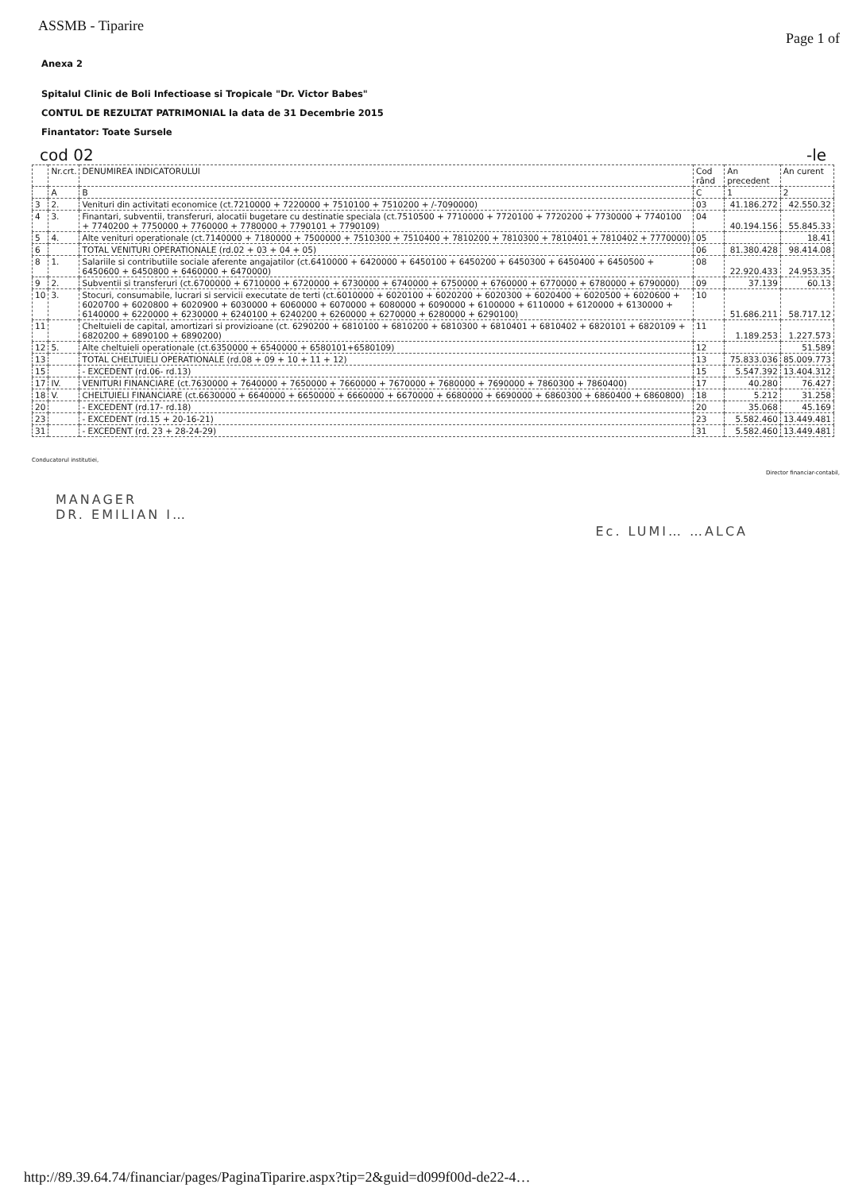ASSMB - Tiparire Page 1 of
Anexa 2
Spitalul Clinic de Boli Infectioase si Tropicale "Dr. Victor Babes"
CONTUL DE REZULTAT PATRIMONIAL la data de 31 Decembrie 2015
Finantator: Toate Sursele
cod 02 -le
| | Nr.crt. | DENUMIREA INDICATORULUI | Cod rând | An precedent | An curent |
| | A | B | C | 1 | 2 |
| 3 | 2. | Venituri din activitati economice (ct.7210000 + 7220000 + 7510100 + 7510200 + /-7090000) | 03 | 41.186.272 | 42.550.32 |
| 4 | 3. | Finantari, subventii, transferuri, alocatii bugetare cu destinatie speciala (ct.7510500 + 7710000 + 7720100 + 7720200 + 7730000 + 7740100 + 7740200 + 7750000 + 7760000 + 7780000 + 7790101 + 7790109) | 04 | 40.194.156 | 55.845.33 |
| 5 | 4. | Alte venituri operationale (ct.7140000 + 7180000 + 7500000 + 7510300 + 7510400 + 7810200 + 7810300 + 7810401 + 7810402 + 7770000) | 05 | | 18.41 |
| 6 | | TOTAL VENITURI OPERATIONALE (rd.02 + 03 + 04 + 05) | 06 | 81.380.428 | 98.414.08 |
| 8 | 1. | Salariile si contributiile sociale aferente angajatilor (ct.6410000 + 6420000 + 6450100 + 6450200 + 6450300 + 6450400 + 6450500 + 6450600 + 6450800 + 6460000 + 6470000) | 08 | 22.920.433 | 24.953.35 |
| 9 | 2. | Subventii si transferuri (ct.6700000 + 6710000 + 6720000 + 6730000 + 6740000 + 6750000 + 6760000 + 6770000 + 6780000 + 6790000) | 09 | 37.139 | 60.13 |
| 10 | 3. | Stocuri, consumabile, lucrari si servicii executate de terti (ct.6010000 + 6020100 + 6020200 + 6020300 + 6020400 + 6020500 + 6020600 + 6020700 + 6020800 + 6020900 + 6030000 + 6060000 + 6070000 + 6080000 + 6090000 + 6100000 + 6110000 + 6120000 + 6130000 + 6140000 + 6220000 + 6230000 + 6240100 + 6240200 + 6260000 + 6270000 + 6280000 + 6290100) | 10 | 51.686.211 | 58.717.12 |
| 11 | | Cheltuieli de capital, amortizari si provizioane (ct. 6290200 + 6810100 + 6810200 + 6810300 + 6810401 + 6810402 + 6820101 + 6820109 + 6820200 + 6890100 + 6890200) | 11 | 1.189.253 | 1.227.573 |
| 12 | 5. | Alte cheltuieli operationale (ct.6350000 + 6540000 + 6580101+6580109) | 12 | | 51.589 |
| 13 | | TOTAL CHELTUIELI OPERATIONALE (rd.08 + 09 + 10 + 11 + 12) | 13 | 75.833.036 | 85.009.773 |
| 15 | | - EXCEDENT (rd.06- rd.13) | 15 | 5.547.392 | 13.404.312 |
| 17 | IV. | VENITURI FINANCIARE (ct.7630000 + 7640000 + 7650000 + 7660000 + 7670000 + 7680000 + 7690000 + 7860300 + 7860400) | 17 | 40.280 | 76.427 |
| 18 | V. | CHELTUIELI FINANCIARE (ct.6630000 + 6640000 + 6650000 + 6660000 + 6670000 + 6680000 + 6690000 + 6860300 + 6860400 + 6860800) | 18 | 5.212 | 31.258 |
| 20 | | - EXCEDENT (rd.17- rd.18) | 20 | 35.068 | 45.169 |
| 23 | | - EXCEDENT (rd.15 + 20-16-21) | 23 | 5.582.460 | 13.449.481 |
| 31 | | - EXCEDENT (rd. 23 + 28-24-29) | 31 | 5.582.460 | 13.449.481 |
Conducatorul institutiei, Director financiar-contabil,
MANAGER
DR. EMILIAN I…
Ec. LUMI… …ALCA
http://89.39.64.74/financiar/pages/PaginaTiparire.aspx?tip=2&guid=d099f00d-de22-4…